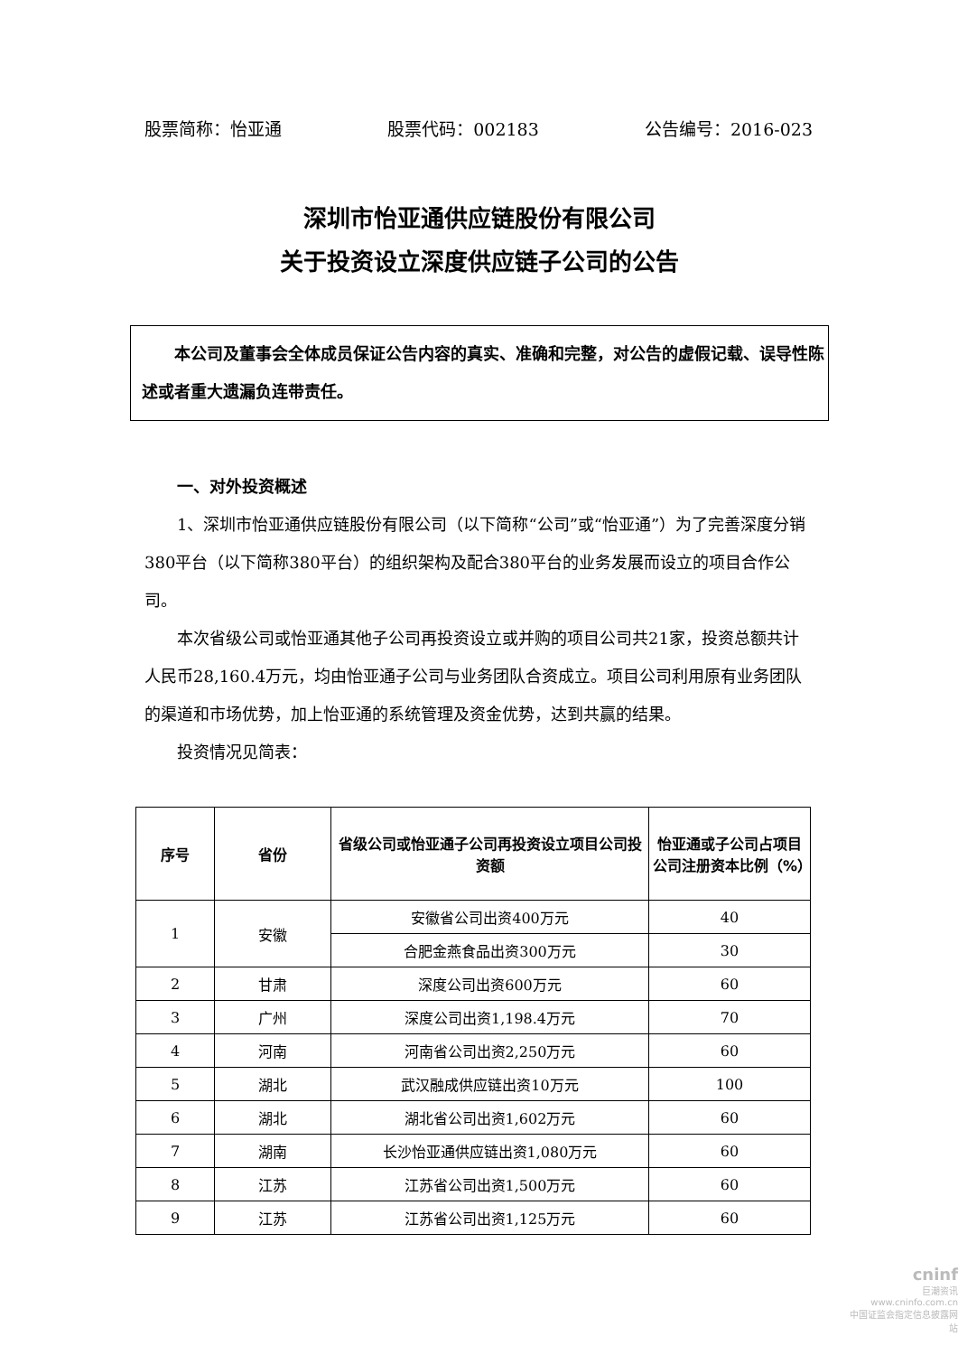股票简称：怡亚通 股票代码：002183 公告编号：2016-023
深圳市怡亚通供应链股份有限公司
关于投资设立深度供应链子公司的公告
　　本公司及董事会全体成员保证公告内容的真实、准确和完整，对公告的虚假记载、误导性陈述或者重大遗漏负连带责任。
一、对外投资概述
1、深圳市怡亚通供应链股份有限公司（以下简称“公司”或“怡亚通”）为了完善深度分销380平台（以下简称380平台）的组织架构及配合380平台的业务发展而设立的项目合作公司。
本次省级公司或怡亚通其他子公司再投资设立或并购的项目公司共21家，投资总额共计人民币28,160.4万元，均由怡亚通子公司与业务团队合资成立。项目公司利用原有业务团队的渠道和市场优势，加上怡亚通的系统管理及资金优势，达到共赢的结果。
投资情况见简表：
| 序号 | 省份 | 省级公司或怡亚通子公司再投资设立项目公司投资额 | 怡亚通或子公司占项目公司注册资本比例（%） |
| --- | --- | --- | --- |
| 1 | 安徽 | 安徽省公司出资400万元 | 40 |
| | | 合肥金燕食品出资300万元 | 30 |
| 2 | 甘肃 | 深度公司出资600万元 | 60 |
| 3 | 广州 | 深度公司出资1,198.4万元 | 70 |
| 4 | 河南 | 河南省公司出资2,250万元 | 60 |
| 5 | 湖北 | 武汉融成供应链出资10万元 | 100 |
| 6 | 湖北 | 湖北省公司出资1,602万元 | 60 |
| 7 | 湖南 | 长沙怡亚通供应链出资1,080万元 | 60 |
| 8 | 江苏 | 江苏省公司出资1,500万元 | 60 |
| 9 | 江苏 | 江苏省公司出资1,125万元 | 60 |
cninf
巨潮资讯
www.cninfo.com.cn
中国证监会指定信息披露网站